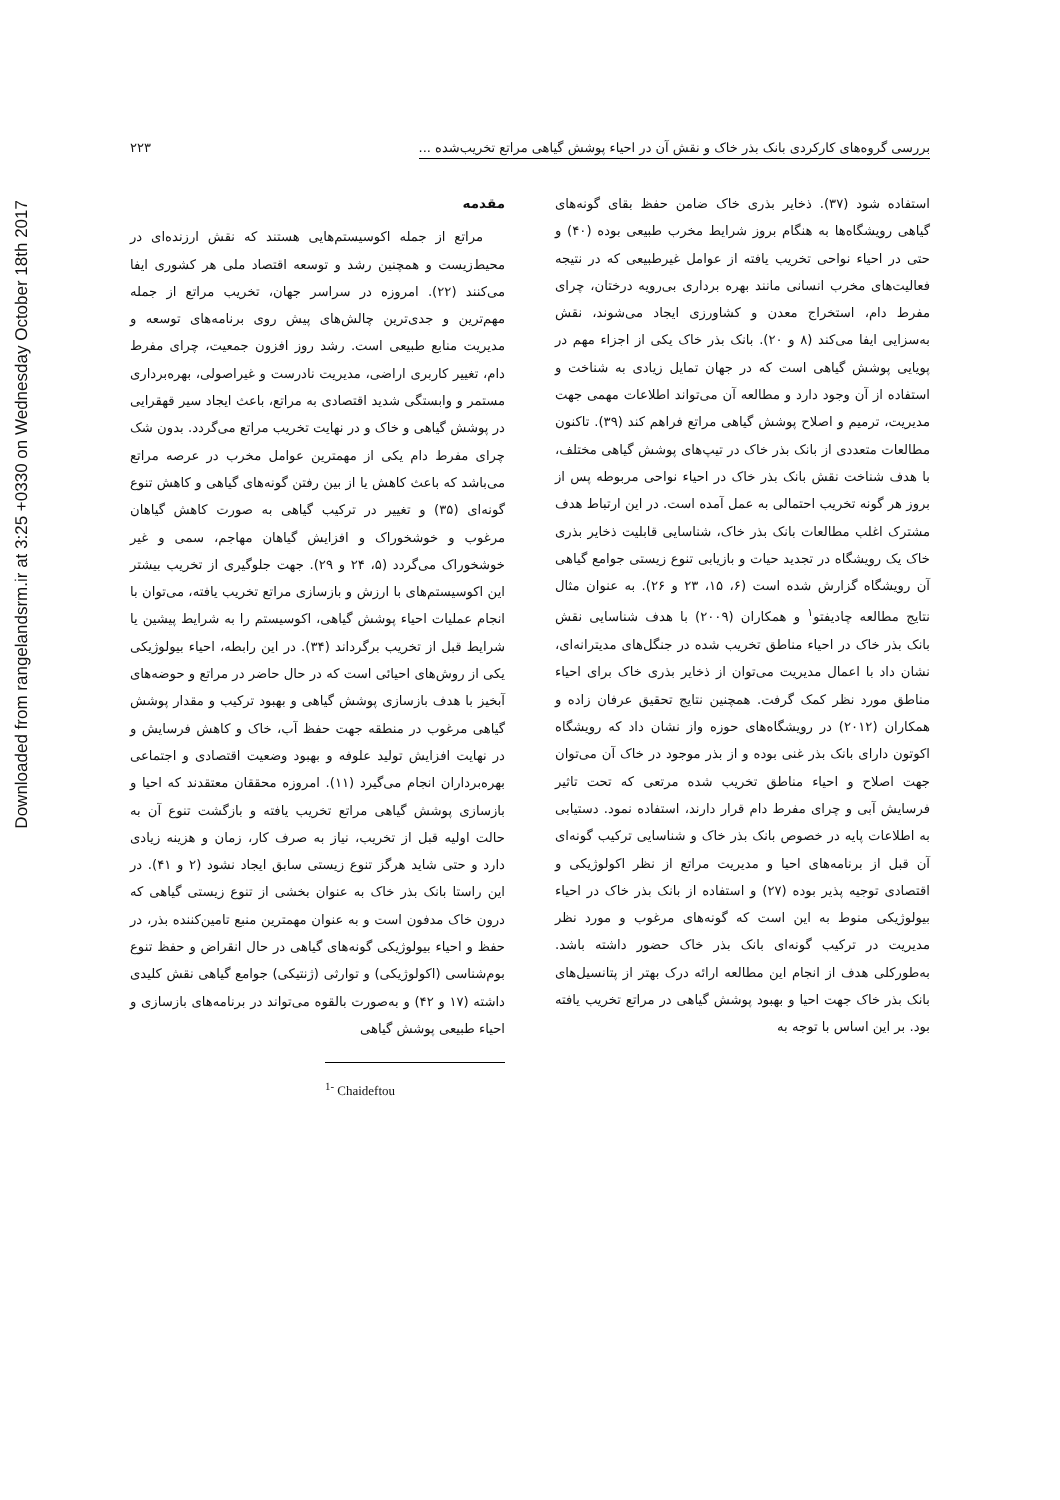Downloaded from rangelandsrm.ir at 3:25 +0330 on Wednesday October 18th 2017
بررسی گروه‌های کارکردی بانک بذر خاک و نقش آن در احیاء پوشش گیاهی مراتع تخریب‌شده ... ۲۲۳
مقدمه
مراتع از جمله اکوسیستم‌هایی هستند که نقش ارزنده‌ای در محیط‌زیست و همچنین رشد و توسعه اقتصاد ملی هر کشوری ایفا می‌کنند (۲۲). امروزه در سراسر جهان، تخریب مراتع از جمله مهم‌ترین و جدی‌ترین چالش‌های پیش روی برنامه‌های توسعه و مدیریت منابع طبیعی است. رشد روز افزون جمعیت، چرای مفرط دام، تغییر کاربری اراضی، مدیریت نادرست و غیراصولی، بهره‌برداری مستمر و وابستگی شدید اقتصادی به مراتع، باعث ایجاد سیر قهقرایی در پوشش گیاهی و خاک و در نهایت تخریب مراتع می‌گردد. بدون شک چرای مفرط دام یکی از مهمترین عوامل مخرب در عرصه مراتع می‌باشد که باعث کاهش یا از بین رفتن گونه‌های گیاهی و کاهش تنوع گونه‌ای (۳۵) و تغییر در ترکیب گیاهی به صورت کاهش گیاهان مرغوب و خوشخوراک و افزایش گیاهان مهاجم، سمی و غیر خوشخوراک می‌گردد (۵، ۲۴ و ۲۹). جهت جلوگیری از تخریب بیشتر این اکوسیستم‌های با ارزش و بازسازی مراتع تخریب یافته، می‌توان با انجام عملیات احیاء پوشش گیاهی، اکوسیستم را به شرایط پیشین یا شرایط قبل از تخریب برگرداند (۳۴). در این رابطه، احیاء بیولوژیکی یکی از روش‌های احیائی است که در حال حاضر در مراتع و حوضه‌های آبخیز با هدف بازسازی پوشش گیاهی و بهبود ترکیب و مقدار پوشش گیاهی مرغوب در منطقه جهت حفظ آب، خاک و کاهش فرسایش و در نهایت افزایش تولید علوفه و بهبود وضعیت اقتصادی و اجتماعی بهره‌برداران انجام می‌گیرد (۱۱). امروزه محققان معتقدند که احیا و بازسازی پوشش گیاهی مراتع تخریب یافته و بازگشت تنوع آن به حالت اولیه قبل از تخریب، نیاز به صرف کار، زمان و هزینه زیادی دارد و حتی شاید هرگز تنوع زیستی سابق ایجاد نشود (۲ و ۴۱). در این راستا بانک بذر خاک به عنوان بخشی از تنوع زیستی گیاهی که درون خاک مدفون است و به عنوان مهمترین منبع تامین‌کننده بذر، در حفظ و احیاء بیولوژیکی گونه‌های گیاهی در حال انقراض و حفظ تنوع بوم‌شناسی (اکولوژیکی) و توارثی (ژنتیکی) جوامع گیاهی نقش کلیدی داشته (۱۷ و ۴۲) و به‌صورت بالقوه می‌تواند در برنامه‌های بازسازی و احیاء طبیعی پوشش گیاهی
<sup>1-</sup> Chaideftou
استفاده شود (۳۷). ذخایر بذری خاک ضامن حفظ بقای گونه‌های گیاهی رویشگاه‌ها به هنگام بروز شرایط مخرب طبیعی بوده (۴۰) و حتی در احیاء نواحی تخریب یافته از عوامل غیرطبیعی که در نتیجه فعالیت‌های مخرب انسانی مانند بهره برداری بی‌رویه درختان، چرای مفرط دام، استخراج معدن و کشاورزی ایجاد می‌شوند، نقش به‌سزایی ایفا می‌کند (۸ و ۲۰). بانک بذر خاک یکی از اجزاء مهم در پویایی پوشش گیاهی است که در جهان تمایل زیادی به شناخت و استفاده از آن وجود دارد و مطالعه آن می‌تواند اطلاعات مهمی جهت مدیریت، ترمیم و اصلاح پوشش گیاهی مراتع فراهم کند (۳۹). تاکنون مطالعات متعددی از بانک بذر خاک در تیپ‌های پوشش گیاهی مختلف، با هدف شناخت نقش بانک بذر خاک در احیاء نواحی مربوطه پس از بروز هر گونه تخریب احتمالی به عمل آمده است. در این ارتباط هدف مشترک اغلب مطالعات بانک بذر خاک، شناسایی قابلیت ذخایر بذری خاک یک رویشگاه در تجدید حیات و بازیابی تنوع زیستی جوامع گیاهی آن رویشگاه گزارش شده است (۶، ۱۵، ۲۳ و ۲۶). به عنوان مثال نتایج مطالعه چادیفتو<sup>۱</sup> و همکاران (۲۰۰۹) با هدف شناسایی نقش بانک بذر خاک در احیاء مناطق تخریب شده در جنگل‌های مدیترانه‌ای، نشان داد با اعمال مدیریت می‌توان از ذخایر بذری خاک برای احیاء مناطق مورد نظر کمک گرفت. همچنین نتایج تحقیق عرفان زاده و همکاران (۲۰۱۲) در رویشگاه‌های حوزه واز نشان داد که رویشگاه اکوتون دارای بانک بذر غنی بوده و از بذر موجود در خاک آن می‌توان جهت اصلاح و احیاء مناطق تخریب شده مرتعی که تحت تاثیر فرسایش آبی و چرای مفرط دام قرار دارند، استفاده نمود. دستیابی به اطلاعات پایه در خصوص بانک بذر خاک و شناسایی ترکیب گونه‌ای آن قبل از برنامه‌های احیا و مدیریت مراتع از نظر اکولوژیکی و اقتصادی توجیه پذیر بوده (۲۷) و استفاده از بانک بذر خاک در احیاء بیولوژیکی منوط به این است که گونه‌های مرغوب و مورد نظر مدیریت در ترکیب گونه‌ای بانک بذر خاک حضور داشته باشد. به‌طورکلی هدف از انجام این مطالعه ارائه درک بهتر از پتانسیل‌های بانک بذر خاک جهت احیا و بهبود پوشش گیاهی در مراتع تخریب یافته بود. بر این اساس با توجه به